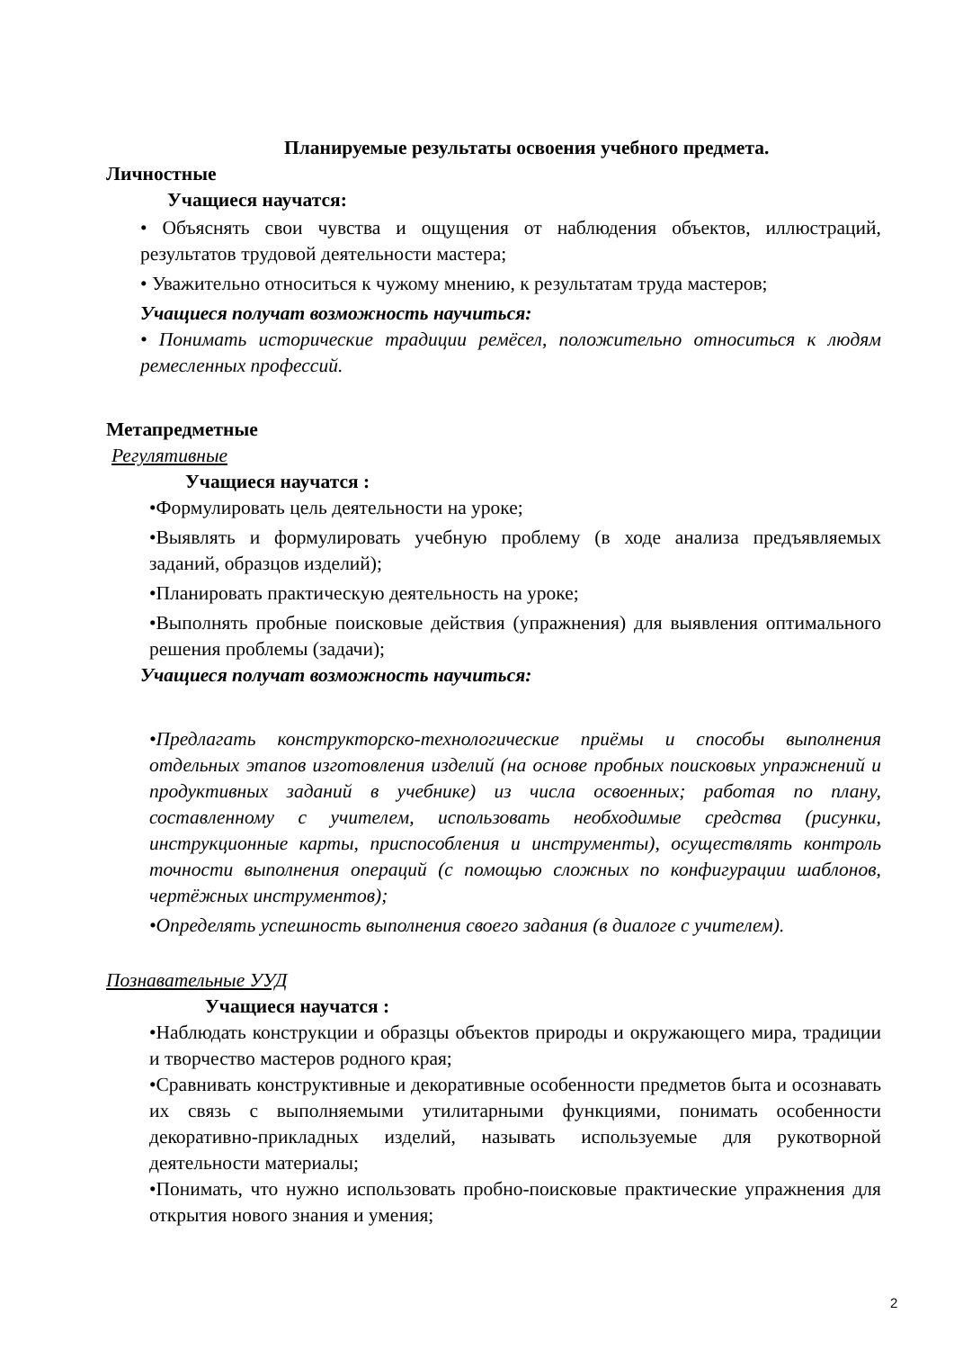Планируемые результаты освоения учебного предмета.
Личностные
Учащиеся научатся:
• Объяснять свои чувства и ощущения от наблюдения объектов, иллюстраций, результатов трудовой деятельности мастера;
• Уважительно относиться к чужому мнению, к результатам труда мастеров;
Учащиеся получат возможность научиться:
• Понимать исторические традиции ремёсел, положительно относиться к людям ремесленных профессий.
Метапредметные
Регулятивные
Учащиеся научатся :
•Формулировать цель деятельности на уроке;
•Выявлять и формулировать учебную проблему (в ходе анализа предъявляемых заданий, образцов изделий);
•Планировать практическую деятельность на уроке;
•Выполнять пробные поисковые действия (упражнения) для выявления оптимального решения проблемы (задачи);
Учащиеся получат возможность научиться:
•Предлагать конструкторско-технологические приёмы и способы выполнения отдельных этапов изготовления изделий (на основе пробных поисковых упражнений и продуктивных заданий в учебнике) из числа освоенных; работая по плану, составленному с учителем, использовать необходимые средства (рисунки, инструкционные карты, приспособления и инструменты), осуществлять контроль точности выполнения операций (с помощью сложных по конфигурации шаблонов, чертёжных инструментов);
•Определять успешность выполнения своего задания (в диалоге с учителем).
Познавательные УУД
Учащиеся научатся :
•Наблюдать конструкции и образцы объектов природы и окружающего мира, традиции и творчество мастеров родного края;
•Сравнивать конструктивные и декоративные особенности предметов быта и осознавать их связь с выполняемыми утилитарными функциями, понимать особенности декоративно-прикладных изделий, называть используемые для рукотворной деятельности материалы;
•Понимать, что нужно использовать пробно-поисковые практические упражнения для открытия нового знания и умения;
2